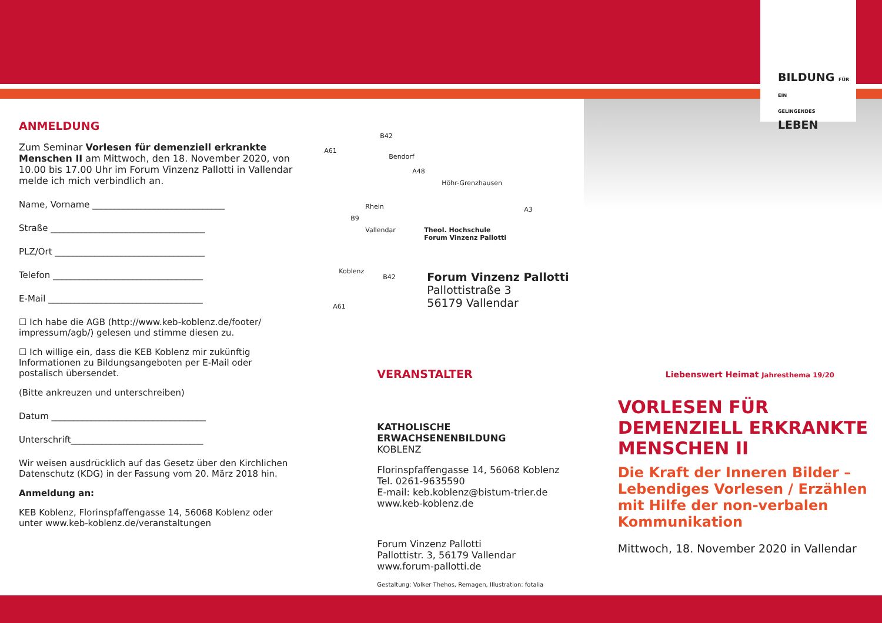BILDUNG FÜR EIN
GELINGENDES LEBEN
ANMELDUNG
Zum Seminar Vorlesen für demenziell erkrankte Menschen II am Mittwoch, den 18. November 2020, von 10.00 bis 17.00 Uhr im Forum Vinzenz Pallotti in Vallendar melde ich mich verbindlich an.
Name, Vorname ______________________________
Straße ___________________________________
PLZ/Ort __________________________________
Telefon __________________________________
E-Mail ___________________________________
☐ Ich habe die AGB (http://www.keb-koblenz.de/footer/ impressum/agb/) gelesen und stimme diesen zu.
☐ Ich willige ein, dass die KEB Koblenz mir zukünftig Informationen zu Bildungsangeboten per E-Mail oder postalisch übersendet.
(Bitte ankreuzen und unterschreiben)
Datum ___________________________________
Unterschrift______________________________
Wir weisen ausdrücklich auf das Gesetz über den Kirchlichen Datenschutz (KDG) in der Fassung vom 20. März 2018 hin.
Anmeldung an:
KEB Koblenz, Florinspfaffengasse 14, 56068 Koblenz oder unter www.keb-koblenz.de/veranstaltungen
B42
A61
Bendorf
A48
Höhr-Grenzhausen
Rhein
B9
Vallendar Theol. Hochschule
Forum Vinzenz Pallotti
A3
Koblenz
B42
A61
Forum Vinzenz Pallotti
Pallottistraße 3
56179 Vallendar
VERANSTALTER
KATHOLISCHE
ERWACHSENENBILDUNG
KOBLENZ
Florinspfaffengasse 14, 56068 Koblenz
Tel. 0261-9635590
E-mail: keb.koblenz@bistum-trier.de
www.keb-koblenz.de
Forum Vinzenz Pallotti
Pallottistr. 3, 56179 Vallendar
www.forum-pallotti.de
Gestaltung: Volker Thehos, Remagen, Illustration: fotalia
Liebenswert Heimat Jahresthema 19/20
VORLESEN FÜR DEMENZIELL ERKRANKTE MENSCHEN II
Die Kraft der Inneren Bilder – Lebendiges Vorlesen / Erzählen mit Hilfe der non-verbalen Kommunikation
Mittwoch, 18. November 2020 in Vallendar